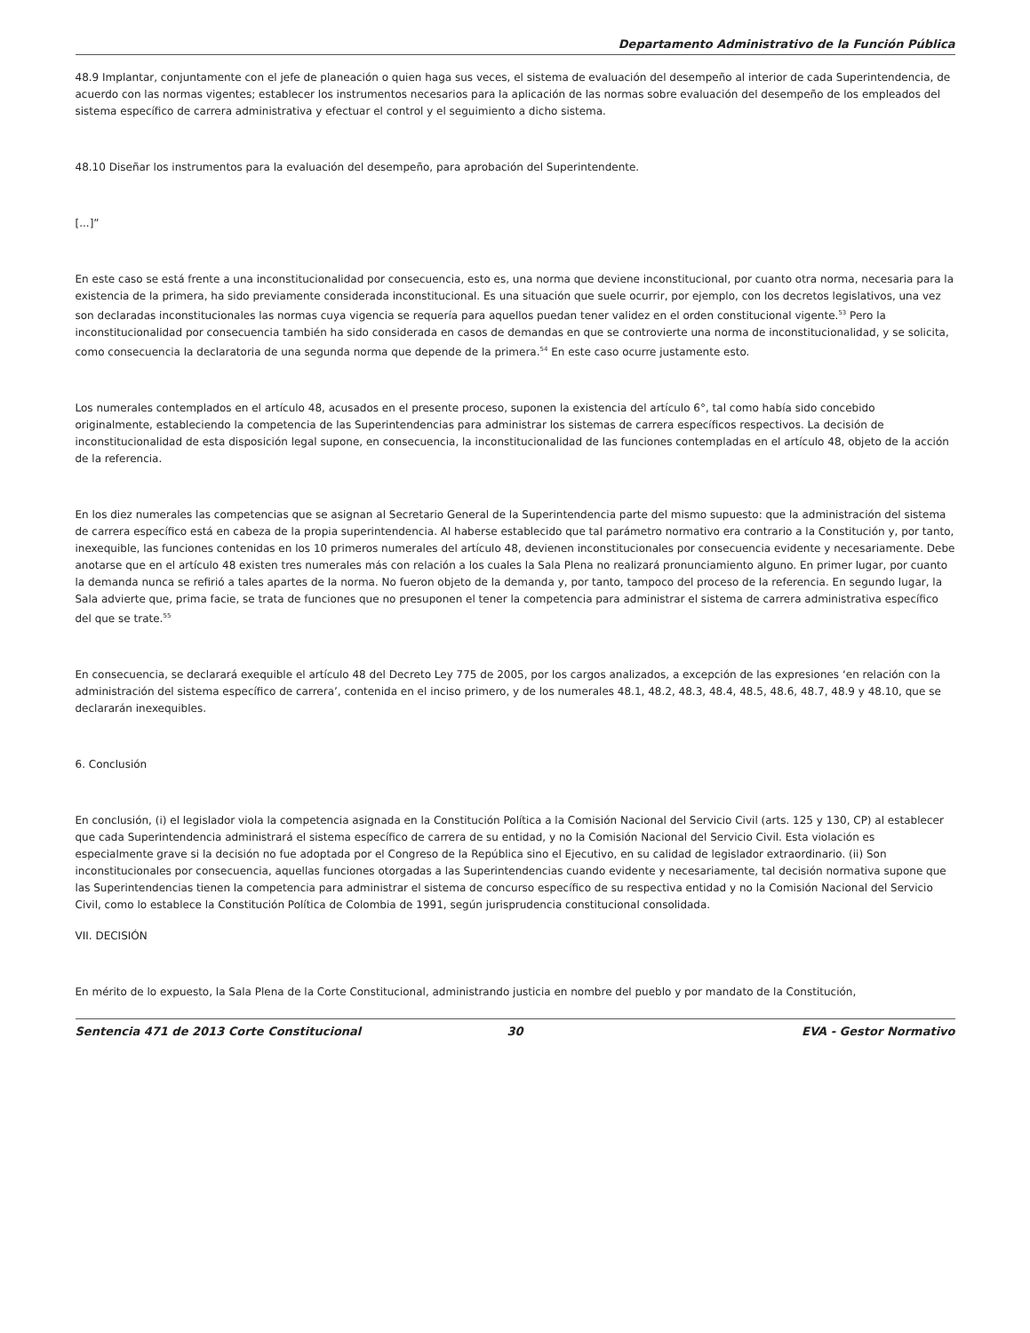Departamento Administrativo de la Función Pública
48.9 Implantar, conjuntamente con el jefe de planeación o quien haga sus veces, el sistema de evaluación del desempeño al interior de cada Superintendencia, de acuerdo con las normas vigentes; establecer los instrumentos necesarios para la aplicación de las normas sobre evaluación del desempeño de los empleados del sistema específico de carrera administrativa y efectuar el control y el seguimiento a dicho sistema.
48.10 Diseñar los instrumentos para la evaluación del desempeño, para aprobación del Superintendente.
[...]”
En este caso se está frente a una inconstitucionalidad por consecuencia, esto es, una norma que deviene inconstitucional, por cuanto otra norma, necesaria para la existencia de la primera, ha sido previamente considerada inconstitucional. Es una situación que suele ocurrir, por ejemplo, con los decretos legislativos, una vez son declaradas inconstitucionales las normas cuya vigencia se requería para aquellos puedan tener validez en el orden constitucional vigente.<sup>53</sup> Pero la inconstitucionalidad por consecuencia también ha sido considerada en casos de demandas en que se controvierte una norma de inconstitucionalidad, y se solicita, como consecuencia la declaratoria de una segunda norma que depende de la primera.<sup>54</sup> En este caso ocurre justamente esto.
Los numerales contemplados en el artículo 48, acusados en el presente proceso, suponen la existencia del artículo 6°, tal como había sido concebido originalmente, estableciendo la competencia de las Superintendencias para administrar los sistemas de carrera específicos respectivos. La decisión de inconstitucionalidad de esta disposición legal supone, en consecuencia, la inconstitucionalidad de las funciones contempladas en el artículo 48, objeto de la acción de la referencia.
En los diez numerales las competencias que se asignan al Secretario General de la Superintendencia parte del mismo supuesto: que la administración del sistema de carrera específico está en cabeza de la propia superintendencia. Al haberse establecido que tal parámetro normativo era contrario a la Constitución y, por tanto, inexequible, las funciones contenidas en los 10 primeros numerales del artículo 48, devienen inconstitucionales por consecuencia evidente y necesariamente. Debe anotarse que en el artículo 48 existen tres numerales más con relación a los cuales la Sala Plena no realizará pronunciamiento alguno. En primer lugar, por cuanto la demanda nunca se refirió a tales apartes de la norma. No fueron objeto de la demanda y, por tanto, tampoco del proceso de la referencia. En segundo lugar, la Sala advierte que, prima facie, se trata de funciones que no presuponen el tener la competencia para administrar el sistema de carrera administrativa específico del que se trate.<sup>55</sup>
En consecuencia, se declarará exequible el artículo 48 del Decreto Ley 775 de 2005, por los cargos analizados, a excepción de las expresiones ‘en relación con la administración del sistema específico de carrera’, contenida en el inciso primero, y de los numerales 48.1, 48.2, 48.3, 48.4, 48.5, 48.6, 48.7, 48.9 y 48.10, que se declararán inexequibles.
6. Conclusión
En conclusión, (i) el legislador viola la competencia asignada en la Constitución Política a la Comisión Nacional del Servicio Civil (arts. 125 y 130, CP) al establecer que cada Superintendencia administrará el sistema específico de carrera de su entidad, y no la Comisión Nacional del Servicio Civil. Esta violación es especialmente grave si la decisión no fue adoptada por el Congreso de la República sino el Ejecutivo, en su calidad de legislador extraordinario. (ii) Son inconstitucionales por consecuencia, aquellas funciones otorgadas a las Superintendencias cuando evidente y necesariamente, tal decisión normativa supone que las Superintendencias tienen la competencia para administrar el sistema de concurso específico de su respectiva entidad y no la Comisión Nacional del Servicio Civil, como lo establece la Constitución Política de Colombia de 1991, según jurisprudencia constitucional consolidada.
VII. DECISIÓN
En mérito de lo expuesto, la Sala Plena de la Corte Constitucional, administrando justicia en nombre del pueblo y por mandato de la Constitución,
Sentencia 471 de 2013 Corte Constitucional
30 EVA - Gestor Normativo